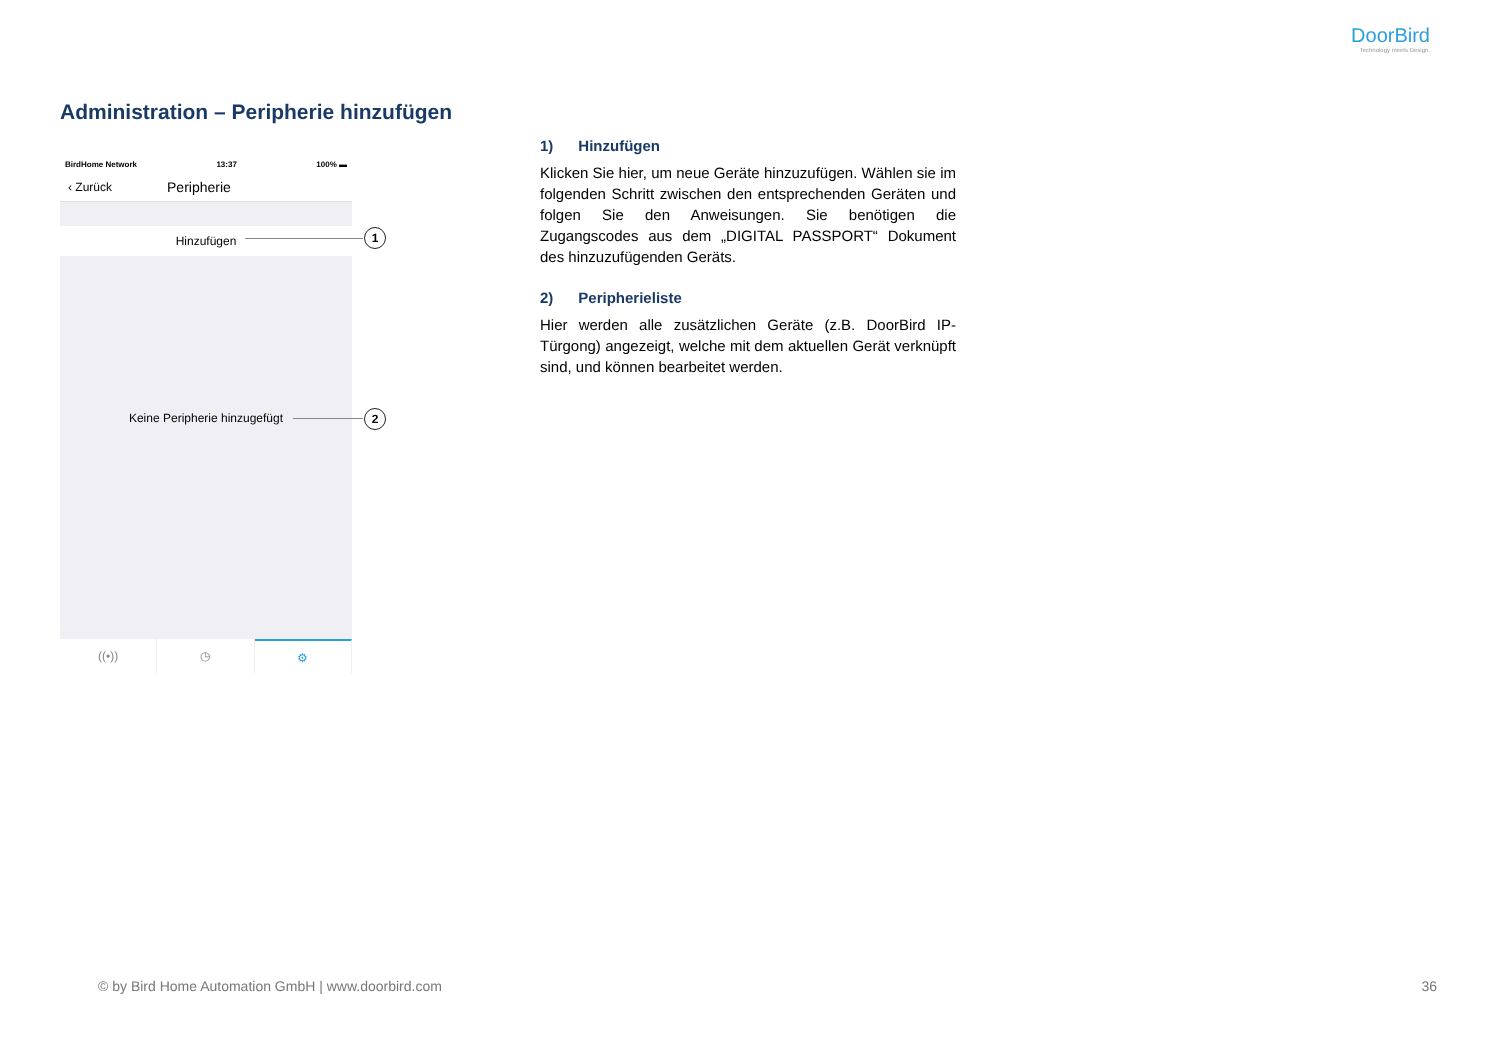DoorBird
Technology meets Design.
Administration – Peripherie hinzufügen
BirdHome Network 13:37 100% ▬
‹ Zurück Peripherie
Hinzufügen
Keine Peripherie hinzugefügt
((•)) ◷ ⚙
1
2
1) Hinzufügen
Klicken Sie hier, um neue Geräte hinzuzufügen. Wählen sie im folgenden Schritt zwischen den entsprechenden Geräten und folgen Sie den Anweisungen. Sie benötigen die Zugangscodes aus dem „DIGITAL PASSPORT“ Dokument des hinzuzufügenden Geräts.
2) Peripherieliste
Hier werden alle zusätzlichen Geräte (z.B. DoorBird IP-Türgong) angezeigt, welche mit dem aktuellen Gerät verknüpft sind, und können bearbeitet werden.
© by Bird Home Automation GmbH | www.doorbird.com
36